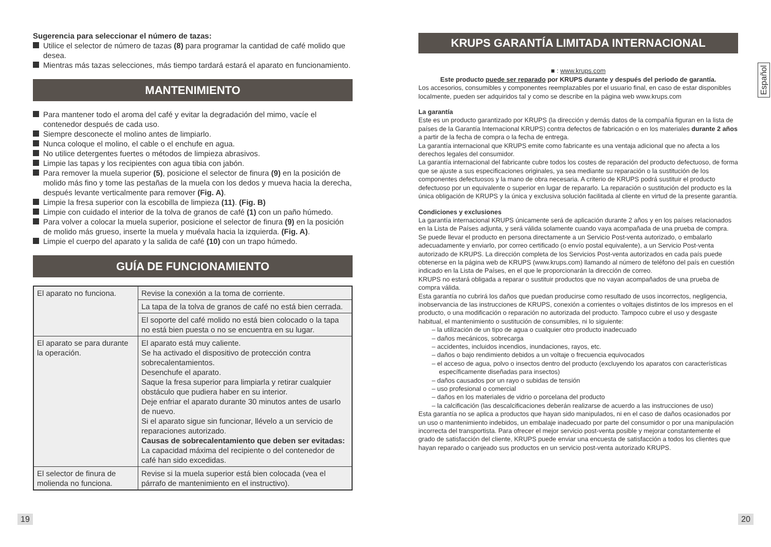Sugerencia para seleccionar el número de tazas:
Utilice el selector de número de tazas (8) para programar la cantidad de café molido que desea.
Mientras más tazas selecciones, más tiempo tardará estará el aparato en funcionamiento.
MANTENIMIENTO
Para mantener todo el aroma del café y evitar la degradación del mimo, vacíe el contenedor después de cada uso.
Siempre desconecte el molino antes de limpiarlo.
Nunca coloque el molino, el cable o el enchufe en agua.
No utilice detergentes fuertes o métodos de limpieza abrasivos.
Limpie las tapas y los recipientes con agua tibia con jabón.
Para remover la muela superior (5), posicione el selector de finura (9) en la posición de molido más fino y tome las pestañas de la muela con los dedos y mueva hacia la derecha, después levante verticalmente para remover (Fig. A).
Limpie la fresa superior con la escobilla de limpieza (11). (Fig. B)
Limpie con cuidado el interior de la tolva de granos de café (1) con un paño húmedo.
Para volver a colocar la muela superior, posicione el selector de finura (9) en la posición de molido más grueso, inserte la muela y muévala hacia la izquierda. (Fig. A).
Limpie el cuerpo del aparato y la salida de café (10) con un trapo húmedo.
GUÍA DE FUNCIONAMIENTO
| El aparato no funciona. | Revise la conexión a la toma de corriente. |
| | La tapa de la tolva de granos de café no está bien cerrada. |
| | El soporte del café molido no está bien colocado o la tapa no está bien puesta o no se encuentra en su lugar. |
| El aparato se para durante la operación. | El aparato está muy caliente. Se ha activado el dispositivo de protección contra sobrecalentamientos. Desenchufe el aparato. Saque la fresa superior para limpiarla y retirar cualquier obstáculo que pudiera haber en su interior. Deje enfriar el aparato durante 30 minutos antes de usarlo de nuevo. Si el aparato sigue sin funcionar, llévelo a un servicio de reparaciones autorizado. Causas de sobrecalentamiento que deben ser evitadas: La capacidad máxima del recipiente o del contenedor de café han sido excedidas. |
| El selector de finura de molienda no funciona. | Revise si la muela superior está bien colocada (vea el párrafo de mantenimiento en el instructivo). |
KRUPS GARANTÍA LIMITADA INTERNACIONAL
■ : www.krups.com
Este producto puede ser reparado por KRUPS durante y después del periodo de garantía.
Los accesorios, consumibles y componentes reemplazables por el usuario final, en caso de estar disponibles localmente, pueden ser adquiridos tal y como se describe en la página web www.krups.com
La garantía
Este es un producto garantizado por KRUPS (la dirección y demás datos de la compañía figuran en la lista de países de la Garantía Internacional KRUPS) contra defectos de fabricación o en los materiales durante 2 años a partir de la fecha de compra o la fecha de entrega.
La garantía internacional que KRUPS emite como fabricante es una ventaja adicional que no afecta a los derechos legales del consumidor.
La garantía internacional del fabricante cubre todos los costes de reparación del producto defectuoso, de forma que se ajuste a sus especificaciones originales, ya sea mediante su reparación o la sustitución de los componentes defectuosos y la mano de obra necesaria. A criterio de KRUPS podrá sustituir el producto defectuoso por un equivalente o superior en lugar de repararlo. La reparación o sustitución del producto es la única obligación de KRUPS y la única y exclusiva solución facilitada al cliente en virtud de la presente garantía.
Condiciones y exclusiones
La garantía internacional KRUPS únicamente será de aplicación durante 2 años y en los países relacionados en la Lista de Países adjunta, y será válida solamente cuando vaya acompañada de una prueba de compra. Se puede llevar el producto en persona directamente a un Servicio Post-venta autorizado, o embalarlo adecuadamente y enviarlo, por correo certificado (o envío postal equivalente), a un Servicio Post-venta autorizado de KRUPS. La dirección completa de los Servicios Post-venta autorizados en cada país puede obtenerse en la página web de KRUPS (www.krups.com) llamando al número de teléfono del país en cuestión indicado en la Lista de Países, en el que le proporcionarán la dirección de correo.
KRUPS no estará obligada a reparar o sustituir productos que no vayan acompañados de una prueba de compra válida.
Esta garantía no cubrirá los daños que puedan producirse como resultado de usos incorrectos, negligencia, inobservancia de las instrucciones de KRUPS, conexión a corrientes o voltajes distintos de los impresos en el producto, o una modificación o reparación no autorizada del producto. Tampoco cubre el uso y desgaste habitual, el mantenimiento o sustitución de consumibles, ni lo siguiente:
– la utilización de un tipo de agua o cualquier otro producto inadecuado
– daños mecánicos, sobrecarga
– accidentes, incluidos incendios, inundaciones, rayos, etc.
– daños o bajo rendimiento debidos a un voltaje o frecuencia equivocados
– el acceso de agua, polvo o insectos dentro del producto (excluyendo los aparatos con características específicamente diseñadas para insectos)
– daños causados por un rayo o subidas de tensión
– uso profesional o comercial
– daños en los materiales de vidrio o porcelana del producto
– la calcificación (las descalcificaciones deberán realizarse de acuerdo a las instrucciones de uso)
Esta garantía no se aplica a productos que hayan sido manipulados, ni en el caso de daños ocasionados por un uso o mantenimiento indebidos, un embalaje inadecuado por parte del consumidor o por una manipulación incorrecta del transportista. Para ofrecer el mejor servicio post-venta posible y mejorar constantemente el grado de satisfacción del cliente, KRUPS puede enviar una encuesta de satisfacción a todos los clientes que hayan reparado o canjeado sus productos en un servicio post-venta autorizado KRUPS.
19 20
Español